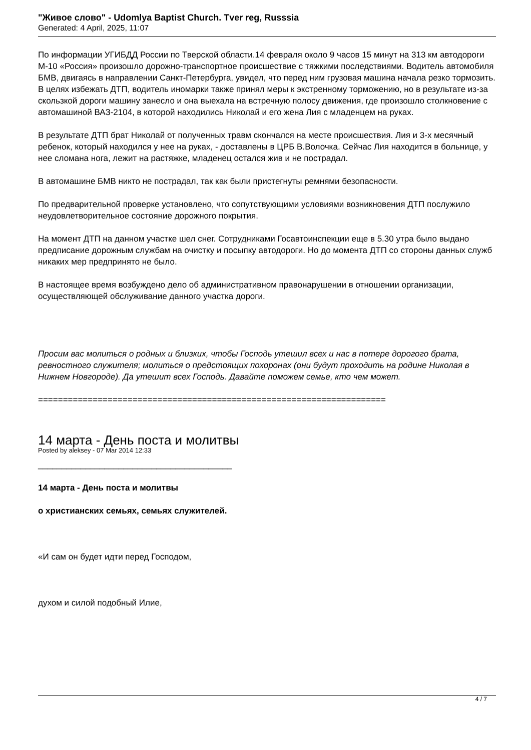"Живое слово" - Udomlya Baptist Church. Tver reg, Russsia
Generated: 4 April, 2025, 11:07
По информации УГИБДД России по Тверской области.14 февраля около 9 часов 15 минут на 313 км автодороги М-10 «Россия» произошло дорожно-транспортное происшествие с тяжкими последствиями. Водитель автомобиля БМВ, двигаясь в направлении Санкт-Петербурга, увидел, что перед ним грузовая машина начала резко тормозить. В целях избежать ДТП, водитель иномарки также принял меры к экстренному торможению, но в результате из-за скользкой дороги машину занесло и она выехала на встречную полосу движения, где произошло столкновение с автомашиной ВАЗ-2104, в которой находились Николай и его жена Лия с младенцем на руках.
В результате ДТП брат Николай от полученных травм скончался на месте происшествия. Лия и 3-х месячный ребенок, который находился у нее на руках, - доставлены в ЦРБ В.Волочка. Сейчас Лия находится в больнице, у нее сломана нога, лежит на растяжке, младенец остался жив и не пострадал.
В автомашине БМВ никто не пострадал, так как были пристегнуты ремнями безопасности.
По предварительной проверке установлено, что сопутствующими условиями возникновения ДТП послужило неудовлетворительное состояние дорожного покрытия.
На момент ДТП на данном участке шел снег. Сотрудниками Госавтоинспекции еще в 5.30 утра было выдано предписание дорожным службам на очистку и посыпку автодороги. Но до момента ДТП со стороны данных служб никаких мер предпринято не было.
В настоящее время возбуждено дело об административном правонарушении в отношении организации, осуществляющей обслуживание данного участка дороги.
Просим вас молиться о родных и близких, чтобы Господь утешил всех и нас в потере дорогого брата, ревностного служителя; молиться о предстоящих похоронах (они будут проходить на родине Николая в Нижнем Новгороде). Да утешит всех Господь. Давайте поможем семье, кто чем может.
======================================================================
14 марта - День поста и молитвы
Posted by aleksey - 07 Mar 2014 12:33
_________________________________________
14 марта - День поста и молитвы
о христианских семьях, семьях служителей.
«И сам он будет идти перед Господом,
духом и силой подобный Илие,
4 / 7